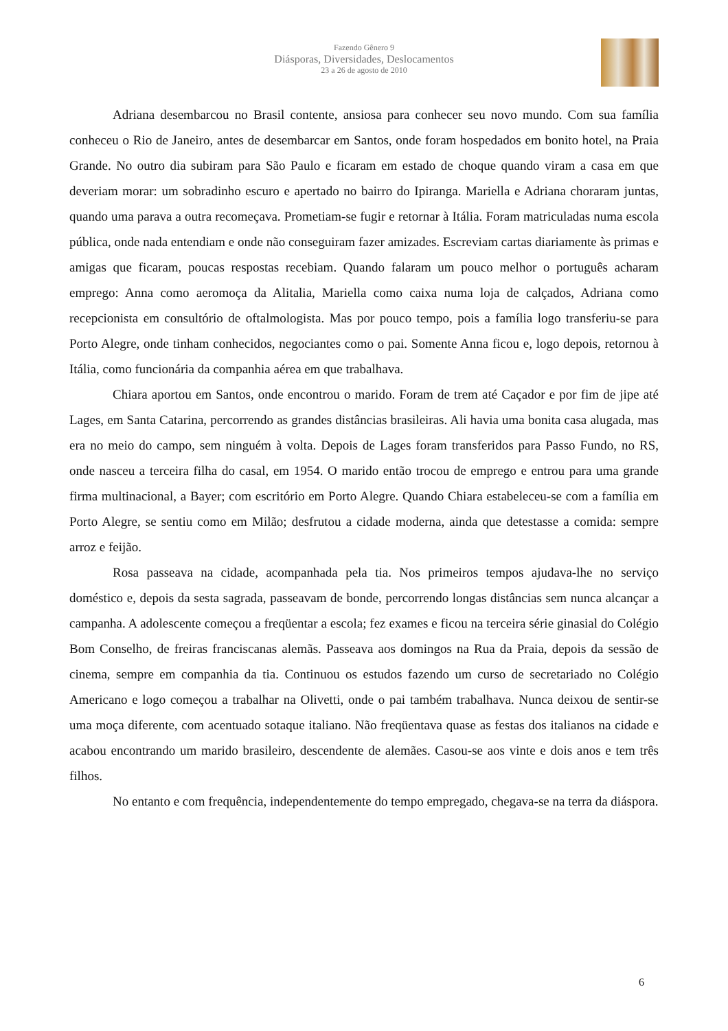Fazendo Gênero 9
Diásporas, Diversidades, Deslocamentos
23 a 26 de agosto de 2010
Adriana desembarcou no Brasil contente, ansiosa para conhecer seu novo mundo. Com sua família conheceu o Rio de Janeiro, antes de desembarcar em Santos, onde foram hospedados em bonito hotel, na Praia Grande. No outro dia subiram para São Paulo e ficaram em estado de choque quando viram a casa em que deveriam morar: um sobradinho escuro e apertado no bairro do Ipiranga. Mariella e Adriana choraram juntas, quando uma parava a outra recomeçava. Prometiam-se fugir e retornar à Itália. Foram matriculadas numa escola pública, onde nada entendiam e onde não conseguiram fazer amizades. Escreviam cartas diariamente às primas e amigas que ficaram, poucas respostas recebiam. Quando falaram um pouco melhor o português acharam emprego: Anna como aeromoça da Alitalia, Mariella como caixa numa loja de calçados, Adriana como recepcionista em consultório de oftalmologista. Mas por pouco tempo, pois a família logo transferiu-se para Porto Alegre, onde tinham conhecidos, negociantes como o pai. Somente Anna ficou e, logo depois, retornou à Itália, como funcionária da companhia aérea em que trabalhava.
Chiara aportou em Santos, onde encontrou o marido. Foram de trem até Caçador e por fim de jipe até Lages, em Santa Catarina, percorrendo as grandes distâncias brasileiras. Ali havia uma bonita casa alugada, mas era no meio do campo, sem ninguém à volta. Depois de Lages foram transferidos para Passo Fundo, no RS, onde nasceu a terceira filha do casal, em 1954. O marido então trocou de emprego e entrou para uma grande firma multinacional, a Bayer; com escritório em Porto Alegre. Quando Chiara estabeleceu-se com a família em Porto Alegre, se sentiu como em Milão; desfrutou a cidade moderna, ainda que detestasse a comida: sempre arroz e feijão.
Rosa passeava na cidade, acompanhada pela tia. Nos primeiros tempos ajudava-lhe no serviço doméstico e, depois da sesta sagrada, passeavam de bonde, percorrendo longas distâncias sem nunca alcançar a campanha. A adolescente começou a freqüentar a escola; fez exames e ficou na terceira série ginasial do Colégio Bom Conselho, de freiras franciscanas alemãs. Passeava aos domingos na Rua da Praia, depois da sessão de cinema, sempre em companhia da tia. Continuou os estudos fazendo um curso de secretariado no Colégio Americano e logo começou a trabalhar na Olivetti, onde o pai também trabalhava. Nunca deixou de sentir-se uma moça diferente, com acentuado sotaque italiano. Não freqüentava quase as festas dos italianos na cidade e acabou encontrando um marido brasileiro, descendente de alemães. Casou-se aos vinte e dois anos e tem três filhos.
No entanto e com frequência, independentemente do tempo empregado, chegava-se na terra da diáspora.
6